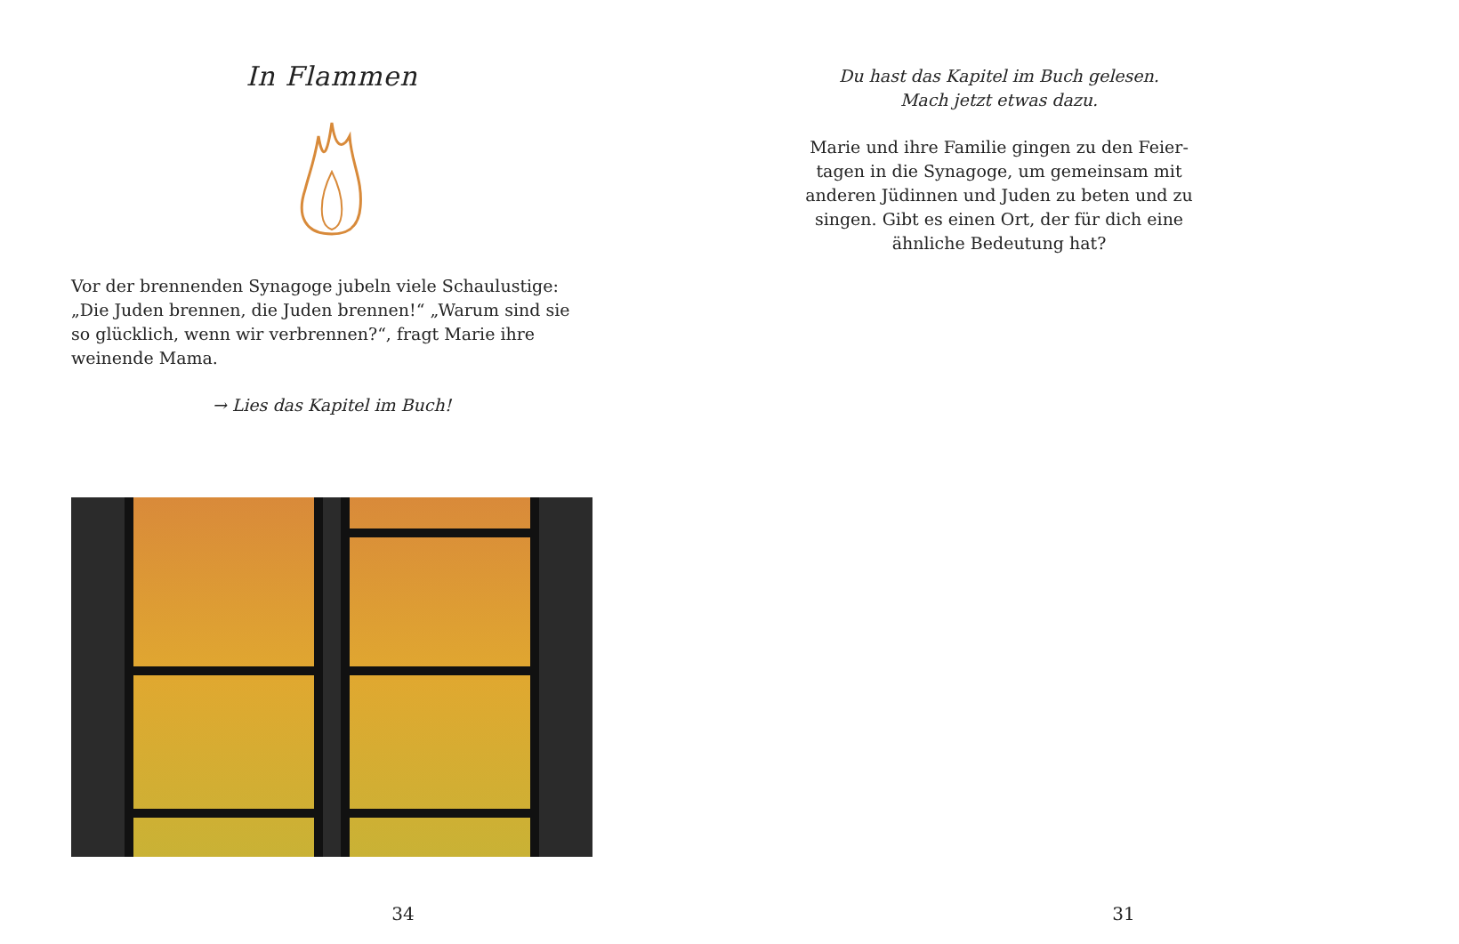In Flammen
Vor der brennenden Synagoge jubeln viele Schaulustige: „Die Juden brennen, die Juden brennen!“ „Warum sind sie so glücklich, wenn wir verbrennen?“, fragt Marie ihre weinende Mama.
→ Lies das Kapitel im Buch!
34
Du hast das Kapitel im Buch gelesen.
Mach jetzt etwas dazu.
Marie und ihre Familie gingen zu den Feier-tagen in die Synagoge, um gemeinsam mit anderen Jüdinnen und Juden zu beten und zu singen. Gibt es einen Ort, der für dich eine ähnliche Bedeutung hat?
31